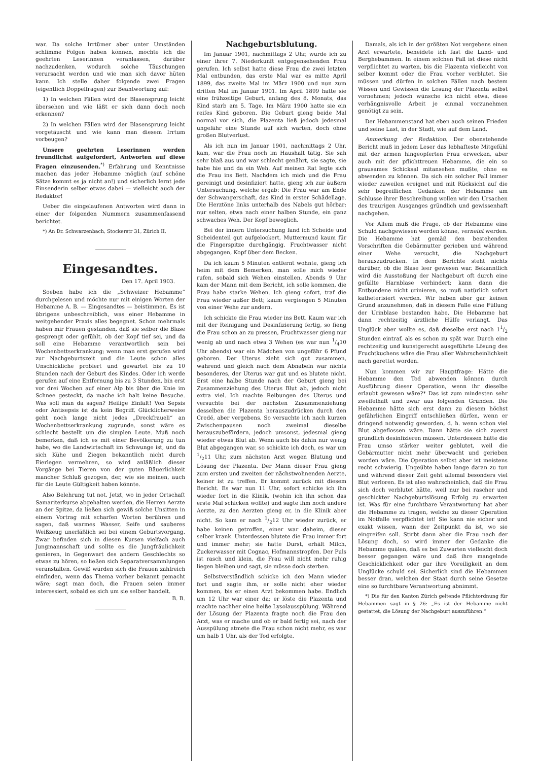war. Da solche Irrtümer aber unter Umständen schlimme Folgen haben können, möchte ich die geehrten Leserinnen veranlassen, darüber nachzudenken, wodurch solche Täuschungen verursacht werden und wie man sich davor hüten kann. Ich stelle daher folgende zwei Fragen (eigentlich Doppelfragen) zur Beantwortung auf:
1) In welchen Fällen wird der Blasensprung leicht übersehen und wie läßt er sich dann doch noch erkennen?
2) In welchen Fällen wird der Blasensprung leicht vorgetäuscht und wie kann man diesem Irrtum vorbeugen?
Unsere geehrten Leserinnen werden freundlichst aufgefordert, Antworten auf diese Fragen einzusenden.<sup>*)</sup> Erfahrung und Kenntnisse machen das jeder Hebamme möglich (auf schöne Sätze kommt es ja nicht an!) und sicherlich lernt jede Einsenderin selber etwas dabei — vielleicht auch der Redaktor!
Ueber die eingelaufenen Antworten wird dann in einer der folgenden Nummern zusammenfassend berichtet.
*) An Dr. Schwarzenbach, Stockerstr 31, Zürich II.
Eingesandtes.
Den 17. April 1903.
Soeben habe ich die „Schweizer Hebamme“ durchgelesen und möchte nur mit einigen Worten der Hebamme A. B. — Eingesandtes — beistimmen. Es ist übrigens unbeschreiblich, was einer Hebamme in weitgehender Praxis alles begegnet. Schon mehrmals haben mir Frauen gestanden, daß sie selber die Blase gesprengt oder gefühlt, ob der Kopf tief sei, und da soll eine Hebamme verantwortlich sein bei Wochenbettserkrankung; wenn man erst gerufen wird zur Nachgeburtszeit und die Leute schon alles Unschickliche probiert und gewartet bis zu 10 Stunden nach der Geburt des Kindes. Oder ich werde gerufen auf eine Entfernung bis zu 3 Stunden, bin erst vor drei Wochen auf einer Alp bis über die Knie im Schnee gesteckt, da mache ich halt keine Besuche. Was soll man da sagen? Heilige Einfalt! Von Sepsis oder Antisepsis ist da kein Begriff. Glücklicherweise geht noch lange nicht jedes „Dreckfraueli“ an Wochenbettserkrankung zugrunde, sonst wäre es schlecht bestellt um die simplen Leute. Muß noch bemerken, daß ich es mit einer Bevölkerung zu tun habe, wo die Landwirtschaft im Schwunge ist, und da sich Kühe und Ziegen bekanntlich nicht durch Eierlegen vermehren, so wird anläßlich dieser Vorgänge bei Tieren von der guten Bäuerlichkeit mancher Schluß gezogen, der, wie sie meinen, auch für die Leute Gültigkeit haben könnte.
Also Belehrung tut not. Jetzt, wo in jeder Ortschaft Samariterkurse abgehalten werden, die Herren Aerzte an der Spitze, da ließen sich gewiß solche Unsitten in einem Vortrag mit scharfen Worten berühren und sagen, daß warmes Wasser, Seife und sauberes Weißzeug unerläßlich sei bei einem Geburtsvorgang. Zwar befinden sich in diesen Kursen vielfach auch Jungmannschaft und sollte es die Jungfräulichkeit genieren, in Gegenwart des andern Geschlechts so etwas zu hören, so ließen sich Separatversammlungen veranstalten. Gewiß würden sich die Frauen zahlreich einfinden, wenn das Thema vorher bekannt gemacht wäre; sagt man doch, die Frauen seien immer interessiert, sobald es sich um sie selber handelt. B. B.
Nachgeburtsblutung.
Im Januar 1901, nachmittags 2 Uhr, wurde ich zu einer ihrer 7. Niederkunft entgegensehenden Frau gerufen. Ich selbst hatte diese Frau die zwei letzten Mal entbunden, das erste Mal war es mitte April 1899, das zweite Mal im März 1900 und nun zum dritten Mal im Januar 1901. Im April 1899 hatte sie eine frühzeitige Geburt, anfang des 8. Monats, das Kind starb am 5. Tage. Im März 1900 hatte sie ein reifes Kind geboren. Die Geburt gieng beide Mal normal vor sich, die Plazenta ließ jedoch jedesmal ungefähr eine Stunde auf sich warten, doch ohne großen Blutverlust.
Als ich nun im Januar 1901, nachmittags 2 Uhr, kam, war die Frau noch im Haushalt tätig. Sie sah sehr blaß aus und war schlecht genährt, sie sagte, sie habe hie und da ein Weh. Auf meinen Rat legte sich die Frau ins Bett. Nachdem ich mich und die Frau gereinigt und desinfiziert hatte, gieng ich zur äußern Untersuchung, welche ergab: Die Frau war am Ende der Schwangerschaft, das Kind in erster Schädellage. Die Herztöne links unterhalb des Nabels gut hörbar; nur selten, etwa nach einer halben Stunde, ein ganz schwaches Weh. Der Kopf beweglich.
Bei der innern Untersuchung fand ich Scheide und Scheidenteil gut aufgelockert, Muttermund kaum für die Fingerspitze durchgängig. Fruchtwasser nicht abgegangen, Kopf über dem Becken.
Da ich kaum 5 Minuten entfernt wohnte, gieng ich heim mit dem Bemerken, man solle mich wieder rufen, sobald sich Wehen einstellen. Abends 9 Uhr kam der Mann mit dem Bericht, ich solle kommen, die Frau habe starke Wehen. Ich gieng sofort, traf die Frau wieder außer Bett; kaum vergiengen 5 Minuten von einer Wehe zur andern.
Ich schickte die Frau wieder ins Bett. Kaum war ich mit der Reinigung und Desinfizierung fertig, so fieng die Frau schon an zu pressen, Fruchtwasser gieng nur wenig ab und nach etwa 3 Wehen (es war nun 1/410 Uhr abends) war ein Mädchen von ungefähr 6 Pfund geboren. Der Uterus zieht sich gut zusammen, während und gleich nach dem Abnabeln war nichts besonderes, der Uterus war gut und es blutete nicht. Erst eine halbe Stunde nach der Geburt gieng bei Zusammenziehung des Uterus Blut ab, jedoch nicht extra viel. Ich machte Reibungen des Uterus und versuchte bei der nächsten Zusammenziehung desselben die Plazenta herauszudrücken durch den Credé, aber vergebens. So versuchte ich nach kurzen Zwischenpausen noch zweimal dieselbe herauszubefördern, jedoch umsonst, jedesmal gieng wieder etwas Blut ab. Wenn auch bis dahin nur wenig Blut abgegangen war, so schickte ich doch, es war um 1/211 Uhr, zum nächsten Arzt wegen Blutung und Lösung der Plazenta. Der Mann dieser Frau gieng zum ersten und zweiten der nächstwohnenden Aerzte, keiner ist zu treffen. Er kommt zurück mit diesem Bericht. Es war nun 11 Uhr, sofort schicke ich ihn wieder fort in die Klinik, (wohin ich ihn schon das erste Mal schicken wollte) und sagte ihm noch andere Aerzte, zu den Aerzten gieng er, in die Klinik aber nicht. So kam er nach 1/212 Uhr wieder zurück, er habe keinen getroffen, einer war daheim, dieser selber krank. Unterdessen blutete die Frau immer fort und immer mehr; sie hatte Durst, erhält Milch, Zuckerwasser mit Cognac, Hofmannstropfen. Der Puls ist rasch und klein, die Frau will nicht mehr ruhig liegen bleiben und sagt, sie müsse doch sterben.
Selbstverständlich schicke ich den Mann wieder fort und sagte ihm, er solle nicht eher wieder kommen, bis er einen Arzt bekommen habe. Endlich um 12 Uhr war einer da; er löste die Plazenta und machte nachher eine heiße Lysolausspülung. Während der Lösung der Plazenta fragte noch die Frau den Arzt, was er mache und ob er bald fertig sei, nach der Ausspülung atmete die Frau schon nicht mehr, es war um halb 1 Uhr, als der Tod erfolgte.
Damals, als ich in der größten Not vergebens einen Arzt erwartete, beneidete ich fast die Land- und Berghebammen. In einem solchen Fall ist diese nicht verpflichtet zu warten, bis die Plazenta vielleicht von selber kommt oder die Frau vorher verblutet. Sie müssen und dürfen in solchen Fällen nach bestem Wissen und Gewissen die Lösung der Plazenta selbst vornehmen; jedoch wünsche ich nicht etwa, diese verhängnisvolle Arbeit je einmal vorzunehmen genötigt zu sein.
Der Hebammenstand hat eben auch seinen Frieden und seine Last, in der Stadt, wie auf dem Land.
Anmerkung der Redaktion. Der obenstehende Bericht muß in jedem Leser das lebhafteste Mitgefühl mit der armen hingeopferten Frau erwecken, aber auch mit der pflichttreuen Hebamme, die ein so grausames Schicksal mitansehen mußte, ohne es abwenden zu können. Da sich ein solcher Fall immer wieder zuweilen ereignet und mit Rücksicht auf die sehr begreiflichen Gedanken der Hebamme am Schlusse ihrer Beschreibung wollen wir den Ursachen des traurigen Ausganges gründlich und gewissenhaft nachgehen.
Vor Allem muß die Frage, ob der Hebamme eine Schuld nachgewiesen werden könne, verneint werden. Die Hebamme hat gemäß den bestehenden Vorschriften die Gebärmutter gerieben und während einer Wehe versucht, die Nachgeburt herauszudrücken. In dem Berichte steht nichts darüber, ob die Blase leer gewesen war. Bekanntlich wird die Ausstoßung der Nachgeburt oft durch eine gefüllte Harnblase verhindert; kann dann die Entbundene nicht urinieren, so muß natürlich sofort katheterisiert werden. Wir haben aber gar keinen Grund anzunehmen, daß in diesem Falle eine Füllung der Urinblase bestanden habe. Die Hebamme hat dann rechtzeitig ärztliche Hülfe verlangt. Das Unglück aber wollte es, daß dieselbe erst nach 11/2 Stunden eintraf, als es schon zu spät war. Durch eine rechtzeitig und kunstgerecht ausgeführte Lösung des Fruchtkuchens wäre die Frau aller Wahrscheinlichkeit nach gerettet worden.
Nun kommen wir zur Hauptfrage: Hätte die Hebamme den Tod abwenden können durch Ausführung dieser Operation, wenn ihr dieselbe erlaubt gewesen wäre?* Das ist zum mindesten sehr zweifelhaft und zwar aus folgenden Gründen. Die Hebamme hätte sich erst dann zu diesem höchst gefährlichen Eingriff entschließen dürfen, wenn er dringend notwendig geworden, d. h. wenn schon viel Blut abgeflossen wäre. Dann hätte sie sich zuerst gründlich desinfizieren müssen. Unterdessen hätte die Frau umso stärker weiter geblutet, weil die Gebärmutter nicht mehr überwacht und gerieben worden wäre. Die Operation selbst aber ist meistens recht schwierig. Ungeübte haben lange daran zu tun und während dieser Zeit geht allemal besonders viel Blut verloren. Es ist also wahrscheinlich, daß die Frau sich doch verblutet hätte, weil nur bei rascher und geschickter Nachgeburtslösung Erfolg zu erwarten ist. Was für eine furchtbare Verantwortung hat aber die Hebamme zu tragen, welche zu dieser Operation im Notfalle verpflichtet ist! Sie kann nie sicher und exakt wissen, wann der Zeitpunkt da ist, wo sie eingreifen soll. Stirbt dann aber die Frau nach der Lösung doch, so wird immer der Gedanke die Hebamme quälen, daß es bei Zuwarten vielleicht doch besser gegangen wäre und daß ihre mangelnde Geschicklichkeit oder gar ihre Voreiligkeit an dem Unglücke schuld sei. Sicherlich sind die Hebammen besser dran, welchen der Staat durch seine Gesetze eine so furchtbare Verantwortung abnimmt.
*) Die für den Kanton Zürich geltende Pflichtordnung für Hebammen sagt in § 26: „Es ist der Hebamme nicht gestattet, die Lösung der Nachgeburt auszuführen.“